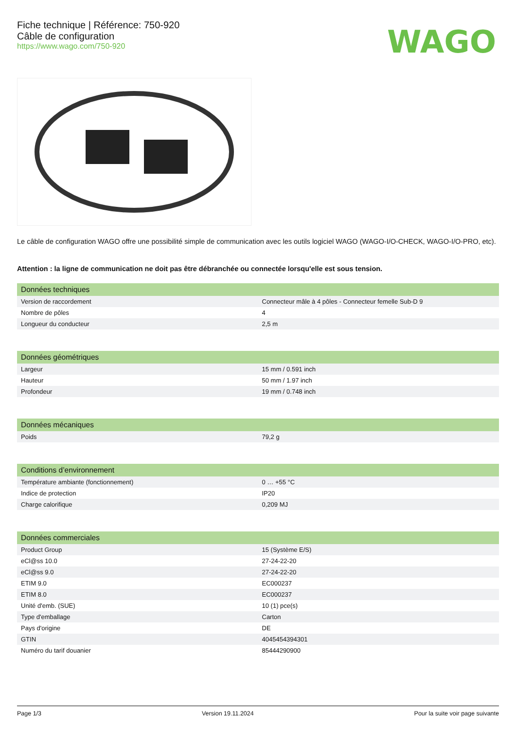Fiche technique | Référence: 750-920
Câble de configuration
https://www.wago.com/750-920
WAGO
Le câble de configuration WAGO offre une possibilité simple de communication avec les outils logiciel WAGO (WAGO-I/O-CHECK, WAGO-I/O-PRO, etc).
Attention : la ligne de communication ne doit pas être débranchée ou connectée lorsqu'elle est sous tension.
| Données techniques | |
| --- | --- |
| Version de raccordement | Connecteur mâle à 4 pôles - Connecteur femelle Sub-D 9 |
| Nombre de pôles | 4 |
| Longueur du conducteur | 2,5 m |
| Données géométriques | |
| --- | --- |
| Largeur | 15 mm / 0.591 inch |
| Hauteur | 50 mm / 1.97 inch |
| Profondeur | 19 mm / 0.748 inch |
| Données mécaniques | |
| --- | --- |
| Poids | 79,2 g |
| Conditions d’environnement | |
| --- | --- |
| Température ambiante (fonctionnement) | 0 … +55 °C |
| Indice de protection | IP20 |
| Charge calorifique | 0,209 MJ |
| Données commerciales | |
| --- | --- |
| Product Group | 15 (Système E/S) |
| eCl@ss 10.0 | 27-24-22-20 |
| eCl@ss 9.0 | 27-24-22-20 |
| ETIM 9.0 | EC000237 |
| ETIM 8.0 | EC000237 |
| Unité d'emb. (SUE) | 10 (1) pce(s) |
| Type d'emballage | Carton |
| Pays d'origine | DE |
| GTIN | 4045454394301 |
| Numéro du tarif douanier | 85444290900 |
Page 1/3 Version 19.11.2024 Pour la suite voir page suivante